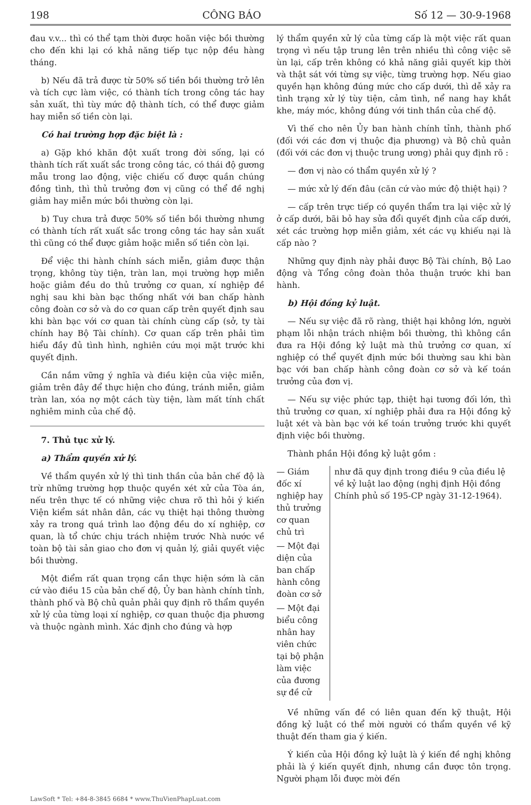198 CÔNG BÁO Số 12 — 30-9-1968
đau v.v... thì có thể tạm thời được hoãn việc bồi thường cho đến khi lại có khả năng tiếp tục nộp đều hàng tháng.
b) Nếu đã trả được từ 50% số tiền bồi thường trở lên và tích cực làm việc, có thành tích trong công tác hay sản xuất, thì tùy mức độ thành tích, có thể được giảm hay miễn số tiền còn lại.
Có hai trường hợp đặc biệt là :
a) Gặp khó khăn đột xuất trong đời sống, lại có thành tích rất xuất sắc trong công tác, có thái độ gương mẫu trong lao động, việc chiếu cố được quần chúng đồng tình, thì thủ trưởng đơn vị cũng có thể đề nghị giảm hay miễn mức bồi thường còn lại.
b) Tuy chưa trả được 50% số tiền bồi thường nhưng có thành tích rất xuất sắc trong công tác hay sản xuất thì cũng có thể được giảm hoặc miễn số tiền còn lại.
Để việc thi hành chính sách miễn, giảm được thận trọng, không tùy tiện, tràn lan, mọi trường hợp miễn hoặc giảm đều do thủ trưởng cơ quan, xí nghiệp đề nghị sau khi bàn bạc thống nhất với ban chấp hành công đoàn cơ sở và do cơ quan cấp trên quyết định sau khi bàn bạc với cơ quan tài chính cùng cấp (sở, ty tài chính hay Bộ Tài chính). Cơ quan cấp trên phải tìm hiểu đầy đủ tình hình, nghiên cứu mọi mặt trước khi quyết định.
Cần nắm vững ý nghĩa và điều kiện của việc miễn, giảm trên đây để thực hiện cho đúng, tránh miễn, giảm tràn lan, xóa nợ một cách tùy tiện, làm mất tính chất nghiêm minh của chế độ.
7. Thủ tục xử lý.
a) Thẩm quyền xử lý.
Về thẩm quyền xử lý thì tinh thần của bản chế độ là trừ những trường hợp thuộc quyền xét xử của Tòa án, nếu trên thực tế có những việc chưa rõ thì hỏi ý kiến Viện kiểm sát nhân dân, các vụ thiệt hại thông thường xảy ra trong quá trình lao động đều do xí nghiệp, cơ quan, là tổ chức chịu trách nhiệm trước Nhà nước về toàn bộ tài sản giao cho đơn vị quản lý, giải quyết việc bồi thường.
Một điểm rất quan trọng cần thực hiện sớm là căn cứ vào điều 15 của bản chế độ, Ủy ban hành chính tỉnh, thành phố và Bộ chủ quản phải quy định rõ thẩm quyền xử lý của từng loại xí nghiệp, cơ quan thuộc địa phương và thuộc ngành mình. Xác định cho đúng và hợp
lý thẩm quyền xử lý của từng cấp là một việc rất quan trọng vì nếu tập trung lên trên nhiều thì công việc sẽ ùn lại, cấp trên không có khả năng giải quyết kịp thời và thật sát với từng sự việc, từng trường hợp. Nếu giao quyền hạn không đúng mức cho cấp dưới, thì dễ xảy ra tình trạng xử lý tùy tiện, cảm tình, nể nang hay khắt khe, máy móc, không đúng với tinh thần của chế độ.
Vì thế cho nên Ủy ban hành chính tỉnh, thành phố (đối với các đơn vị thuộc địa phương) và Bộ chủ quản (đối với các đơn vị thuộc trung ương) phải quy định rõ :
— đơn vị nào có thẩm quyền xử lý ?
— mức xử lý đến đâu (căn cứ vào mức độ thiệt hại) ?
— cấp trên trực tiếp có quyền thẩm tra lại việc xử lý ở cấp dưới, bãi bỏ hay sửa đổi quyết định của cấp dưới, xét các trường hợp miễn giảm, xét các vụ khiếu nại là cấp nào ?
Những quy định này phải được Bộ Tài chính, Bộ Lao động và Tổng công đoàn thỏa thuận trước khi ban hành.
b) Hội đồng kỷ luật.
— Nếu sự việc đã rõ ràng, thiệt hại không lớn, người phạm lỗi nhận trách nhiệm bồi thường, thì không cần đưa ra Hội đồng kỷ luật mà thủ trưởng cơ quan, xí nghiệp có thể quyết định mức bồi thường sau khi bàn bạc với ban chấp hành công đoàn cơ sở và kế toán trưởng của đơn vị.
— Nếu sự việc phức tạp, thiệt hại tương đối lớn, thì thủ trưởng cơ quan, xí nghiệp phải đưa ra Hội đồng kỷ luật xét và bàn bạc với kế toán trưởng trước khi quyết định việc bồi thường.
Thành phần Hội đồng kỷ luật gồm :
— Giám đốc xí nghiệp hay thủ trưởng cơ quan chủ trì
— Một đại diện của ban chấp hành công đoàn cơ sở
— Một đại biểu công nhân hay viên chức tại bộ phận làm việc của đương sự đề cử
như đã quy định trong điều 9 của điều lệ về kỷ luật lao động (nghị định Hội đồng Chính phủ số 195-CP ngày 31-12-1964).
Về những vấn đề có liên quan đến kỹ thuật, Hội đồng kỷ luật có thể mời người có thẩm quyền về kỹ thuật đến tham gia ý kiến.
Ý kiến của Hội đồng kỷ luật là ý kiến đề nghị không phải là ý kiến quyết định, nhưng cần được tôn trọng. Người phạm lỗi được mời đến
LawSoft * Tel: +84-8-3845 6684 * www.ThuVienPhapLuat.com